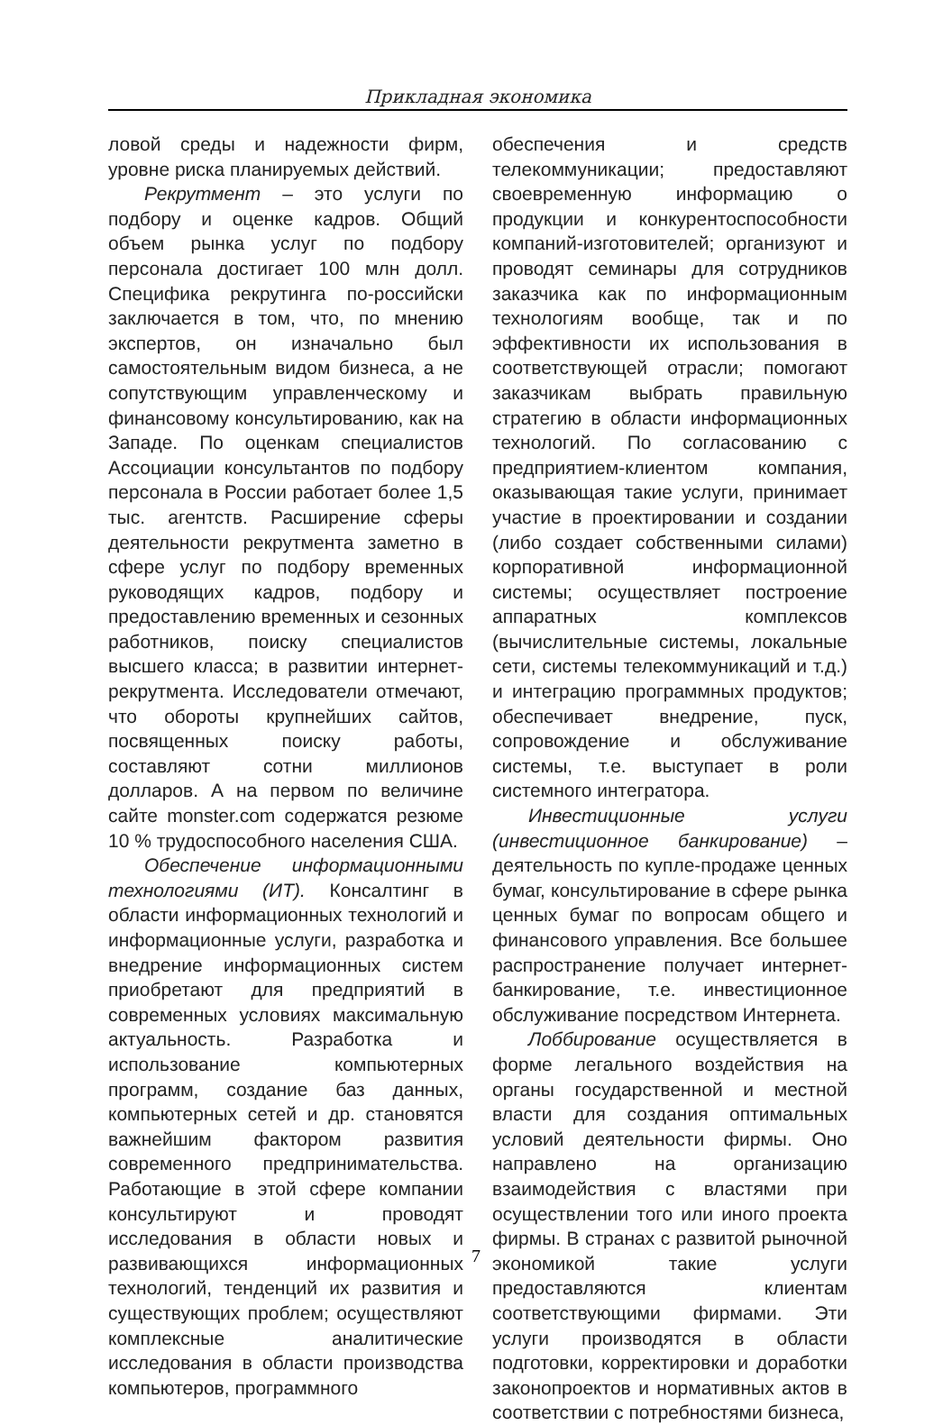Прикладная экономика
ловой среды и надежности фирм, уровне риска планируемых действий.
Рекрутмент – это услуги по подбору и оценке кадров. Общий объем рынка услуг по подбору персонала достигает 100 млн долл. Специфика рекрутинга по-российски заключается в том, что, по мнению экспертов, он изначально был самостоятельным видом бизнеса, а не сопутствующим управленческому и финансовому консультированию, как на Западе. По оценкам специалистов Ассоциации консультантов по подбору персонала в России работает более 1,5 тыс. агентств. Расширение сферы деятельности рекрутмента заметно в сфере услуг по подбору временных руководящих кадров, подбору и предоставлению временных и сезонных работников, поиску специалистов высшего класса; в развитии интернет-рекрутмента. Исследователи отмечают, что обороты крупнейших сайтов, посвященных поиску работы, составляют сотни миллионов долларов. А на первом по величине сайте monster.com содержатся резюме 10 % трудоспособного населения США.
Обеспечение информационными технологиями (ИТ). Консалтинг в области информационных технологий и информационные услуги, разработка и внедрение информационных систем приобретают для предприятий в современных условиях максимальную актуальность. Разработка и использование компьютерных программ, создание баз данных, компьютерных сетей и др. становятся важнейшим фактором развития современного предпринимательства. Работающие в этой сфере компании консультируют и проводят исследования в области новых и развивающихся информационных технологий, тенденций их развития и существующих проблем; осуществляют комплексные аналитические исследования в области производства компьютеров, программного
обеспечения и средств телекоммуникации; предоставляют своевременную информацию о продукции и конкурентоспособности компаний-изготовителей; организуют и проводят семинары для сотрудников заказчика как по информационным технологиям вообще, так и по эффективности их использования в соответствующей отрасли; помогают заказчикам выбрать правильную стратегию в области информационных технологий. По согласованию с предприятием-клиентом компания, оказывающая такие услуги, принимает участие в проектировании и создании (либо создает собственными силами) корпоративной информационной системы; осуществляет построение аппаратных комплексов (вычислительные системы, локальные сети, системы телекоммуникаций и т.д.) и интеграцию программных продуктов; обеспечивает внедрение, пуск, сопровождение и обслуживание системы, т.е. выступает в роли системного интегратора.
Инвестиционные услуги (инвестиционное банкирование) – деятельность по купле-продаже ценных бумаг, консультирование в сфере рынка ценных бумаг по вопросам общего и финансового управления. Все большее распространение получает интернет-банкирование, т.е. инвестиционное обслуживание посредством Интернета.
Лоббирование осуществляется в форме легального воздействия на органы государственной и местной власти для создания оптимальных условий деятельности фирмы. Оно направлено на организацию взаимодействия с властями при осуществлении того или иного проекта фирмы. В странах с развитой рыночной экономикой такие услуги предоставляются клиентам соответствующими фирмами. Эти услуги производятся в области подготовки, корректировки и доработки законопроектов и нормативных актов в соответствии с потребностями бизнеса,
7